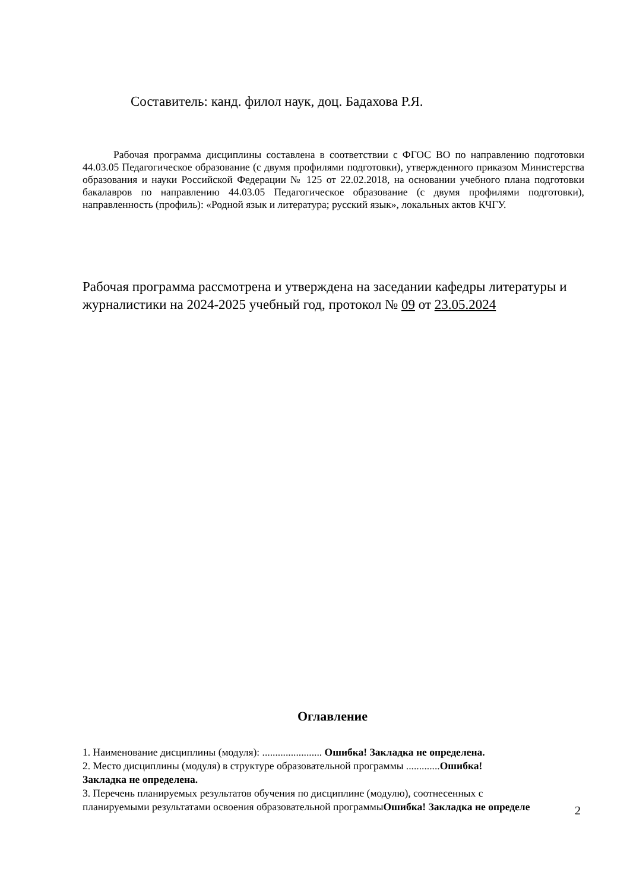Составитель: канд. филол наук, доц. Бадахова Р.Я.
Рабочая программа дисциплины составлена в соответствии с ФГОС ВО по направлению подготовки 44.03.05 Педагогическое образование (с двумя профилями подготовки), утвержденного приказом Министерства образования и науки Российской Федерации № 125 от 22.02.2018, на основании учебного плана подготовки бакалавров по направлению 44.03.05 Педагогическое образование (с двумя профилями подготовки), направленность (профиль): «Родной язык и литература; русский язык», локальных актов КЧГУ.
Рабочая программа рассмотрена и утверждена на заседании кафедры литературы и журналистики на 2024-2025 учебный год, протокол № 09 от 23.05.2024
Оглавление
1. Наименование дисциплины (модуля): ....................... Ошибка! Закладка не определена.
2. Место дисциплины (модуля) в структуре образовательной программы .............Ошибка!
Закладка не определена.
3. Перечень планируемых результатов обучения по дисциплине (модулю), соотнесенных с
планируемыми результатами освоения образовательной программыОшибка! Закладка не определе
2